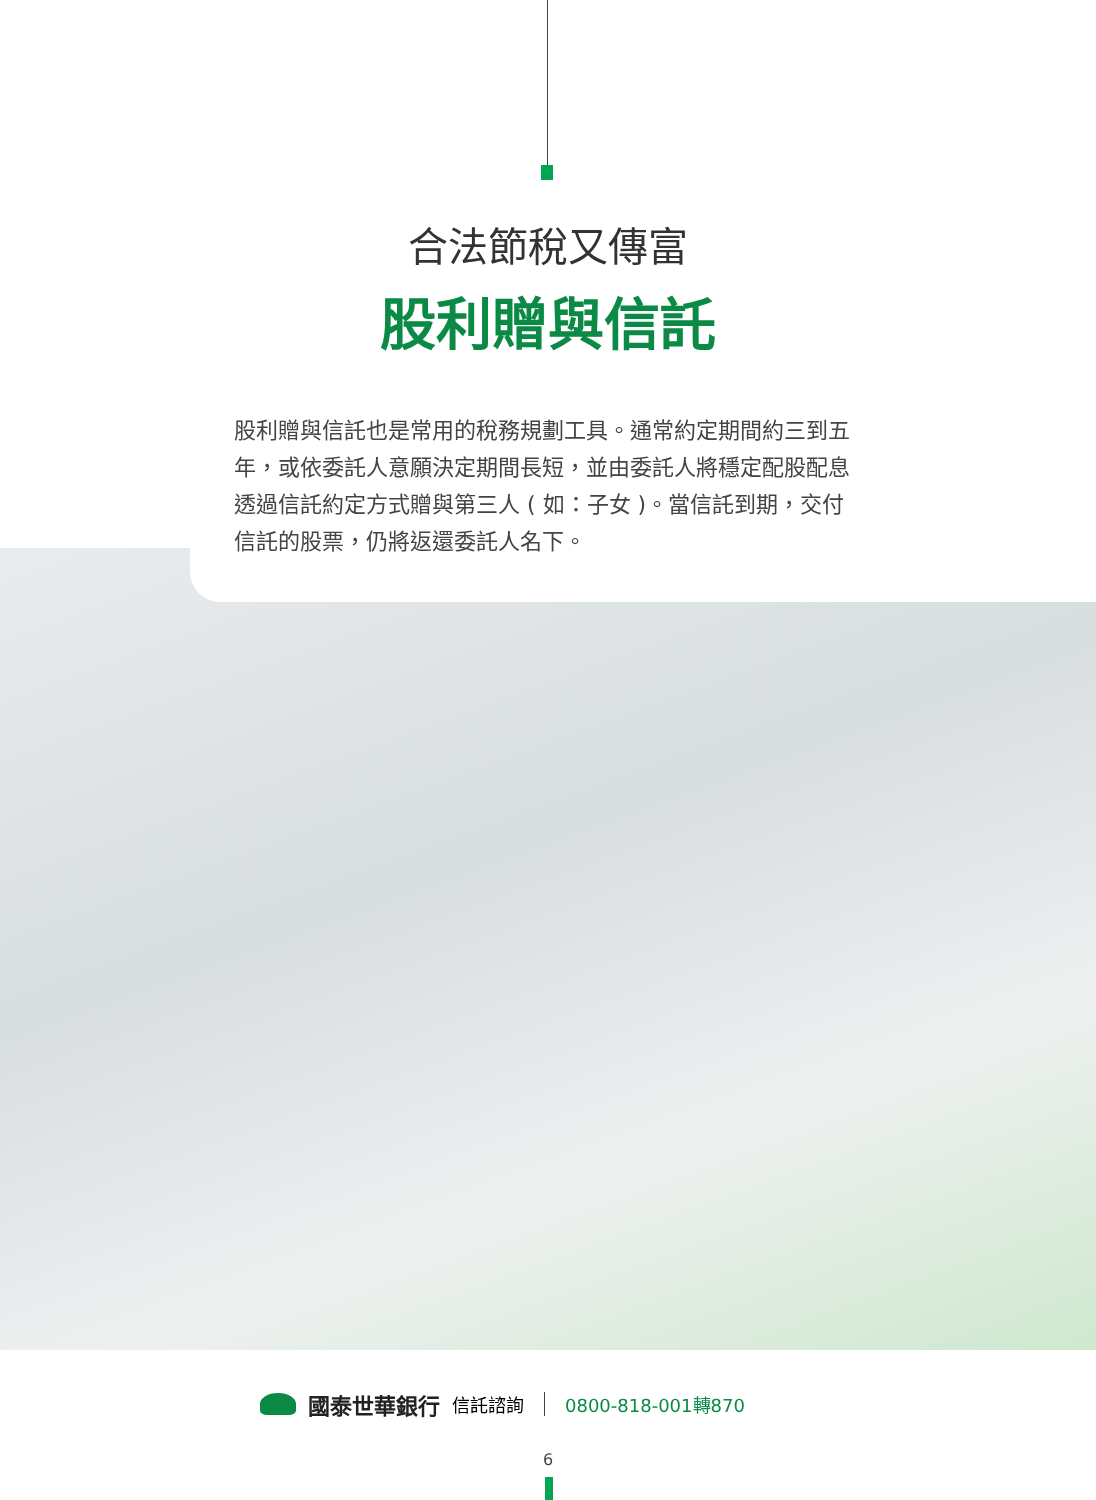合法節稅又傳富
股利贈與信託
股利贈與信託也是常用的稅務規劃工具。通常約定期間約三到五年，或依委託人意願決定期間長短，並由委託人將穩定配股配息透過信託約定方式贈與第三人 ( 如：子女 )。當信託到期，交付信託的股票，仍將返還委託人名下。
國泰世華銀行 信託諮詢 0800-818-001轉870
6